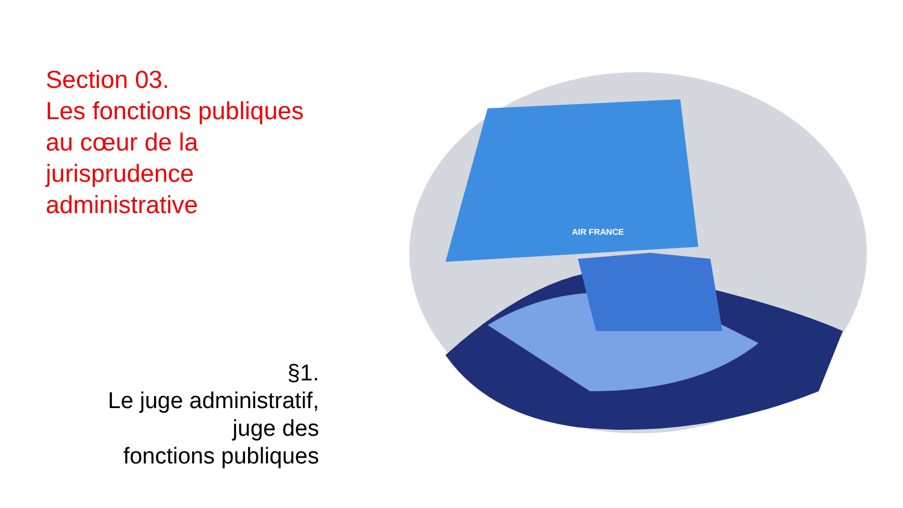Section 03.
Les fonctions publiques
au cœur de la
jurisprudence
administrative
§1.
Le juge administratif,
juge des
fonctions publiques
AIR FRANCE